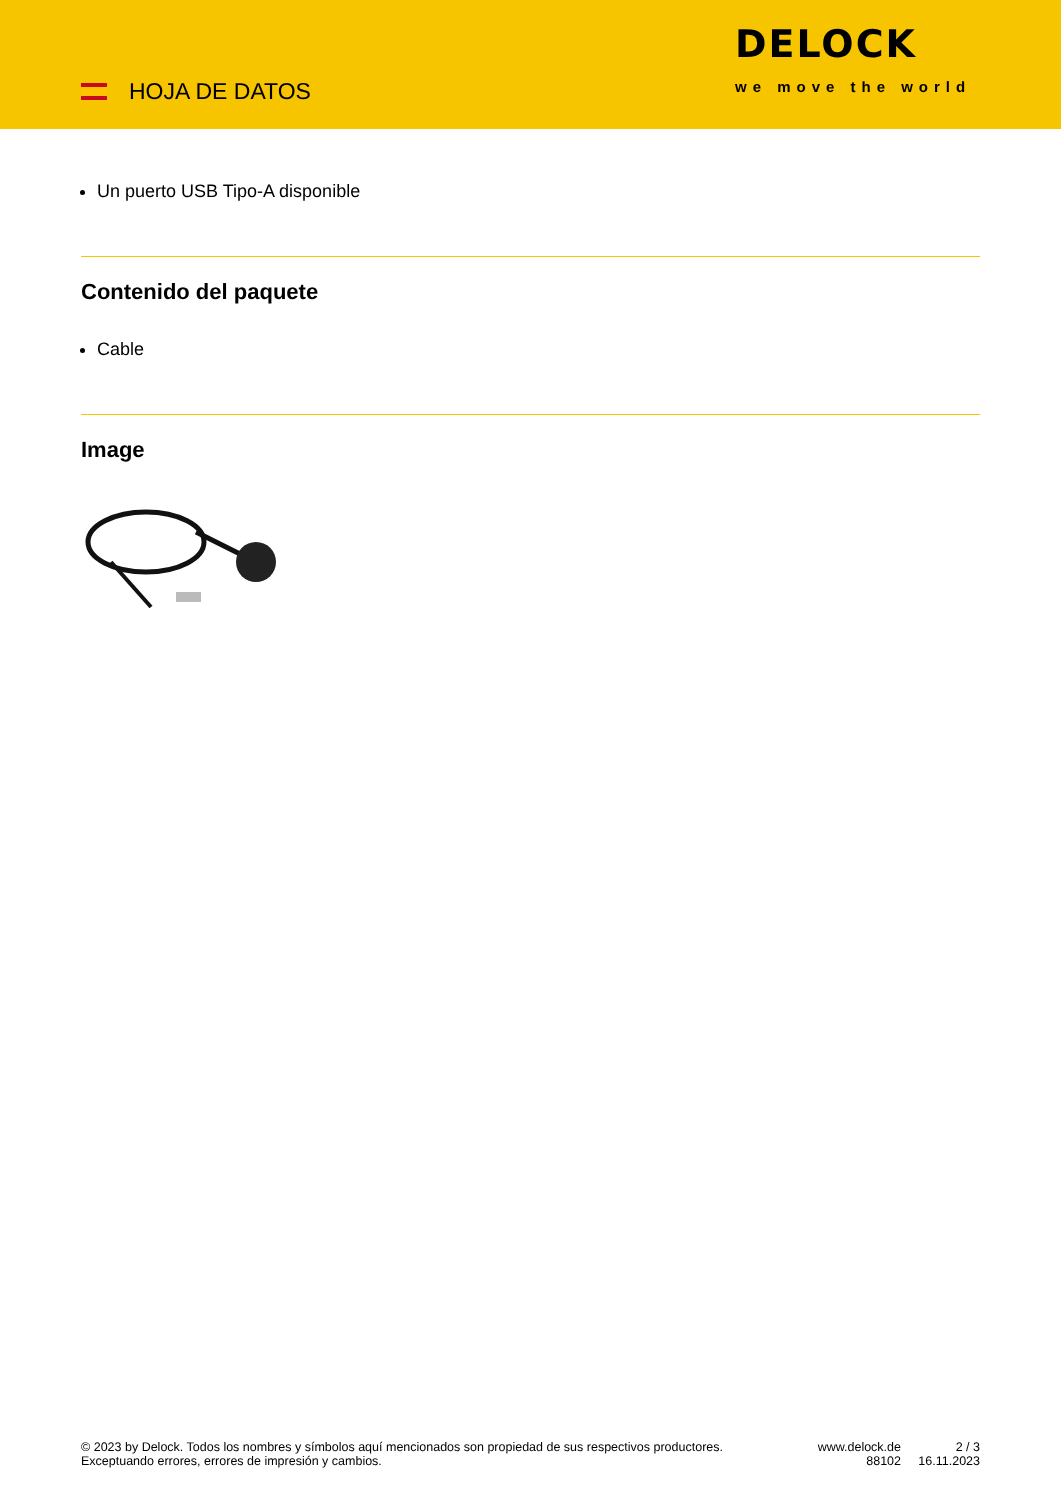HOJA DE DATOS
DELOCK
we move the world
Un puerto USB Tipo-A disponible
Contenido del paquete
Cable
Image
© 2023 by Delock. Todos los nombres y símbolos aquí mencionados son propiedad de sus respectivos productores. Exceptuando errores, errores de impresión y cambios.
www.delock.de
88102
2 / 3
16.11.2023